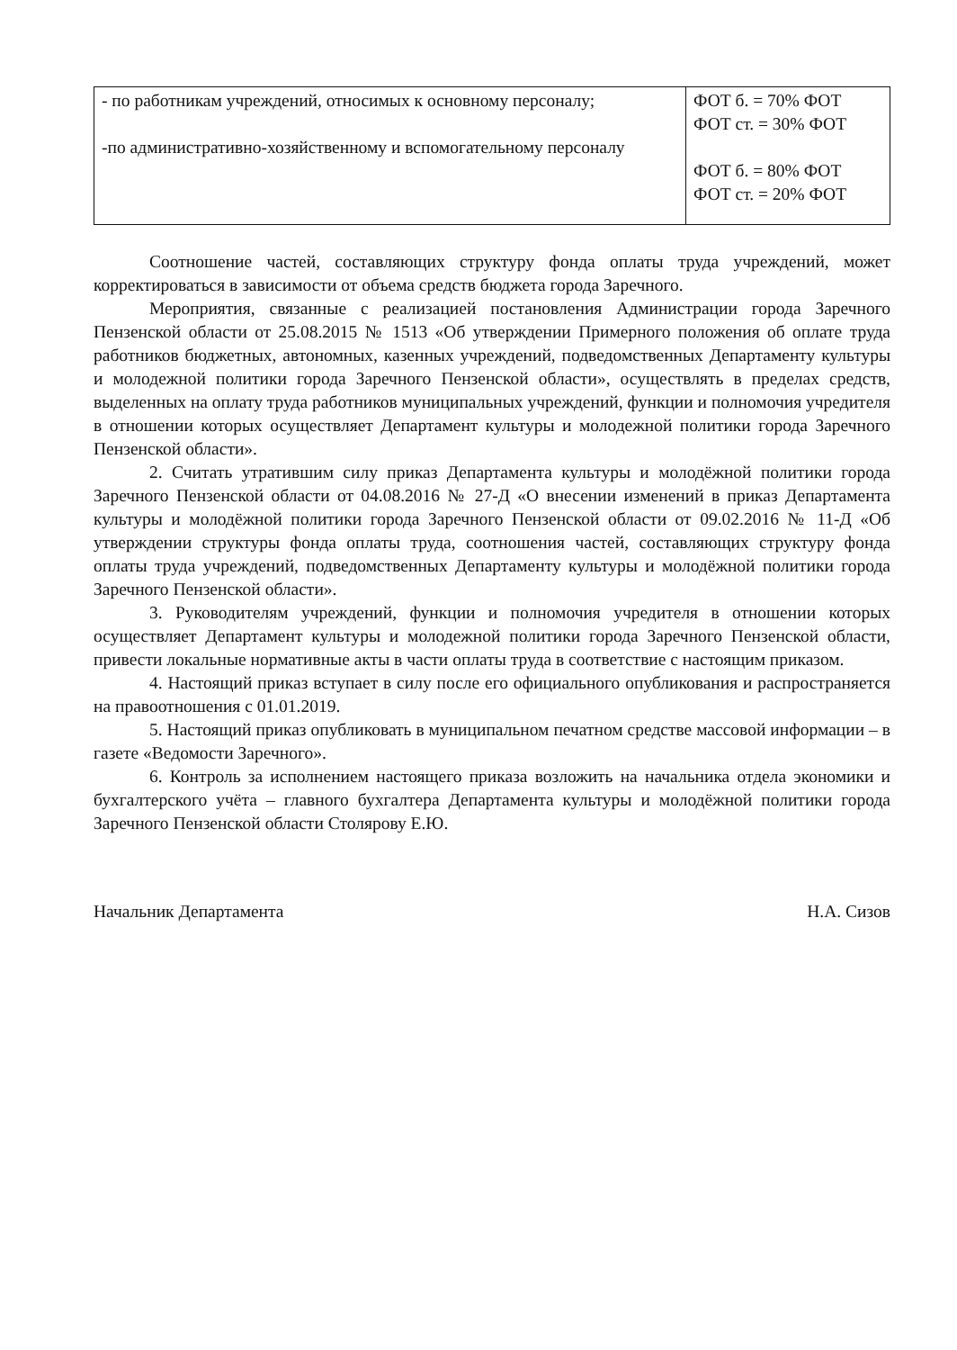| - по работникам учреждений, относимых к основному персоналу; -по административно-хозяйственному и вспомогательному персоналу | ФОТ б. = 70% ФОТ ФОТ ст. = 30% ФОТ ФОТ б. = 80% ФОТ ФОТ ст. = 20% ФОТ |
Соотношение частей, составляющих структуру фонда оплаты труда учреждений, может корректироваться в зависимости от объема средств бюджета города Заречного.
Мероприятия, связанные с реализацией постановления Администрации города Заречного Пензенской области от 25.08.2015 № 1513 «Об утверждении Примерного положения об оплате труда работников бюджетных, автономных, казенных учреждений, подведомственных Департаменту культуры и молодежной политики города Заречного Пензенской области», осуществлять в пределах средств, выделенных на оплату труда работников муниципальных учреждений, функции и полномочия учредителя в отношении которых осуществляет Департамент культуры и молодежной политики города Заречного Пензенской области».
2. Считать утратившим силу приказ Департамента культуры и молодёжной политики города Заречного Пензенской области от 04.08.2016 № 27-Д «О внесении изменений в приказ Департамента культуры и молодёжной политики города Заречного Пензенской области от 09.02.2016 № 11-Д «Об утверждении структуры фонда оплаты труда, соотношения частей, составляющих структуру фонда оплаты труда учреждений, подведомственных Департаменту культуры и молодёжной политики города Заречного Пензенской области».
3. Руководителям учреждений, функции и полномочия учредителя в отношении которых осуществляет Департамент культуры и молодежной политики города Заречного Пензенской области, привести локальные нормативные акты в части оплаты труда в соответствие с настоящим приказом.
4. Настоящий приказ вступает в силу после его официального опубликования и распространяется на правоотношения с 01.01.2019.
5. Настоящий приказ опубликовать в муниципальном печатном средстве массовой информации – в газете «Ведомости Заречного».
6. Контроль за исполнением настоящего приказа возложить на начальника отдела экономики и бухгалтерского учёта – главного бухгалтера Департамента культуры и молодёжной политики города Заречного Пензенской области Столярову Е.Ю.
Начальник Департамента Н.А. Сизов